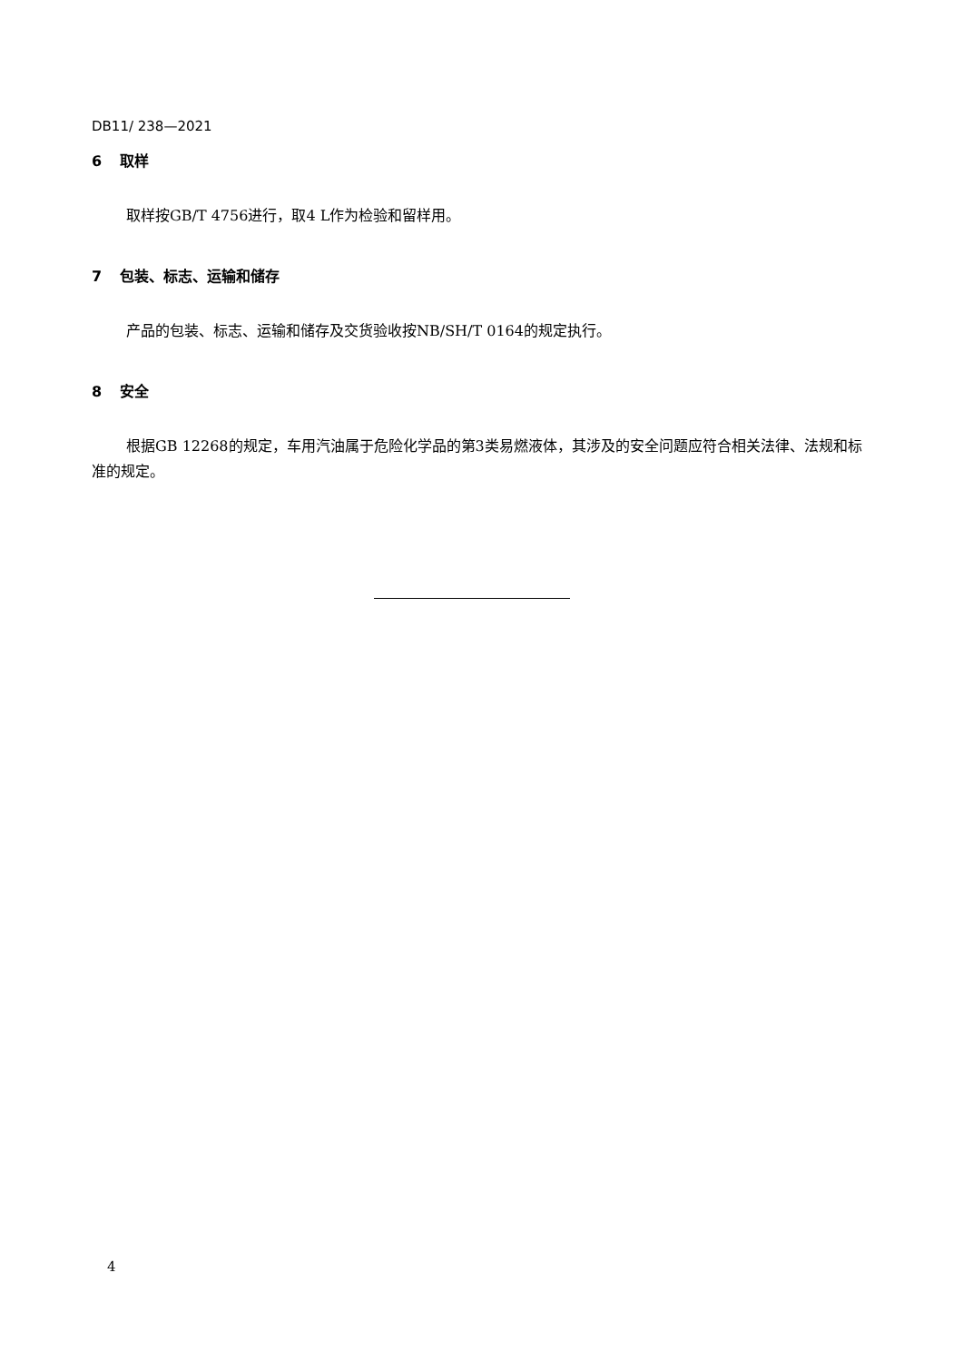DB11/ 238—2021
6 取样
取样按GB/T 4756进行，取4 L作为检验和留样用。
7 包装、标志、运输和储存
产品的包装、标志、运输和储存及交货验收按NB/SH/T 0164的规定执行。
8 安全
根据GB 12268的规定，车用汽油属于危险化学品的第3类易燃液体，其涉及的安全问题应符合相关法律、法规和标准的规定。
4